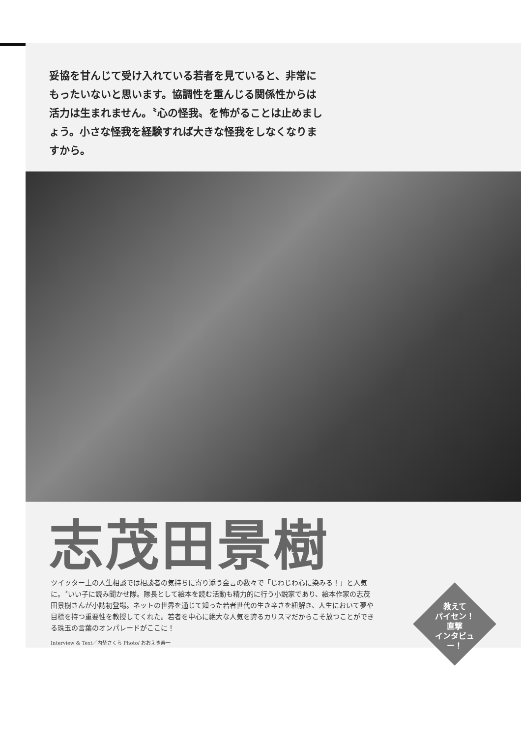妥協を甘んじて受け入れている若者を見ていると、非常にもったいないと思います。協調性を重んじる関係性からは活力は生まれません。〝心の怪我〟を怖がることは止めましょう。小さな怪我を経験すれば大きな怪我をしなくなりますから。
志茂田景樹
ツイッター上の人生相談では相談者の気持ちに寄り添う金言の数々で「じわじわ心に染みる！」と人気に。〝いい子に読み聞かせ隊〟隊長として絵本を読む活動も精力的に行う小説家であり、絵本作家の志茂田景樹さんが小誌初登場。ネットの世界を通じて知った若者世代の生き辛さを紐解き、人生において夢や目標を持つ重要性を教授してくれた。若者を中心に絶大な人気を誇るカリスマだからこそ放つことができる珠玉の言葉のオンパレードがここに！
Interview & Text／内埜さくら Photo/ おおえき寿一
教えて
パイセン！
直撃
インタビュー！